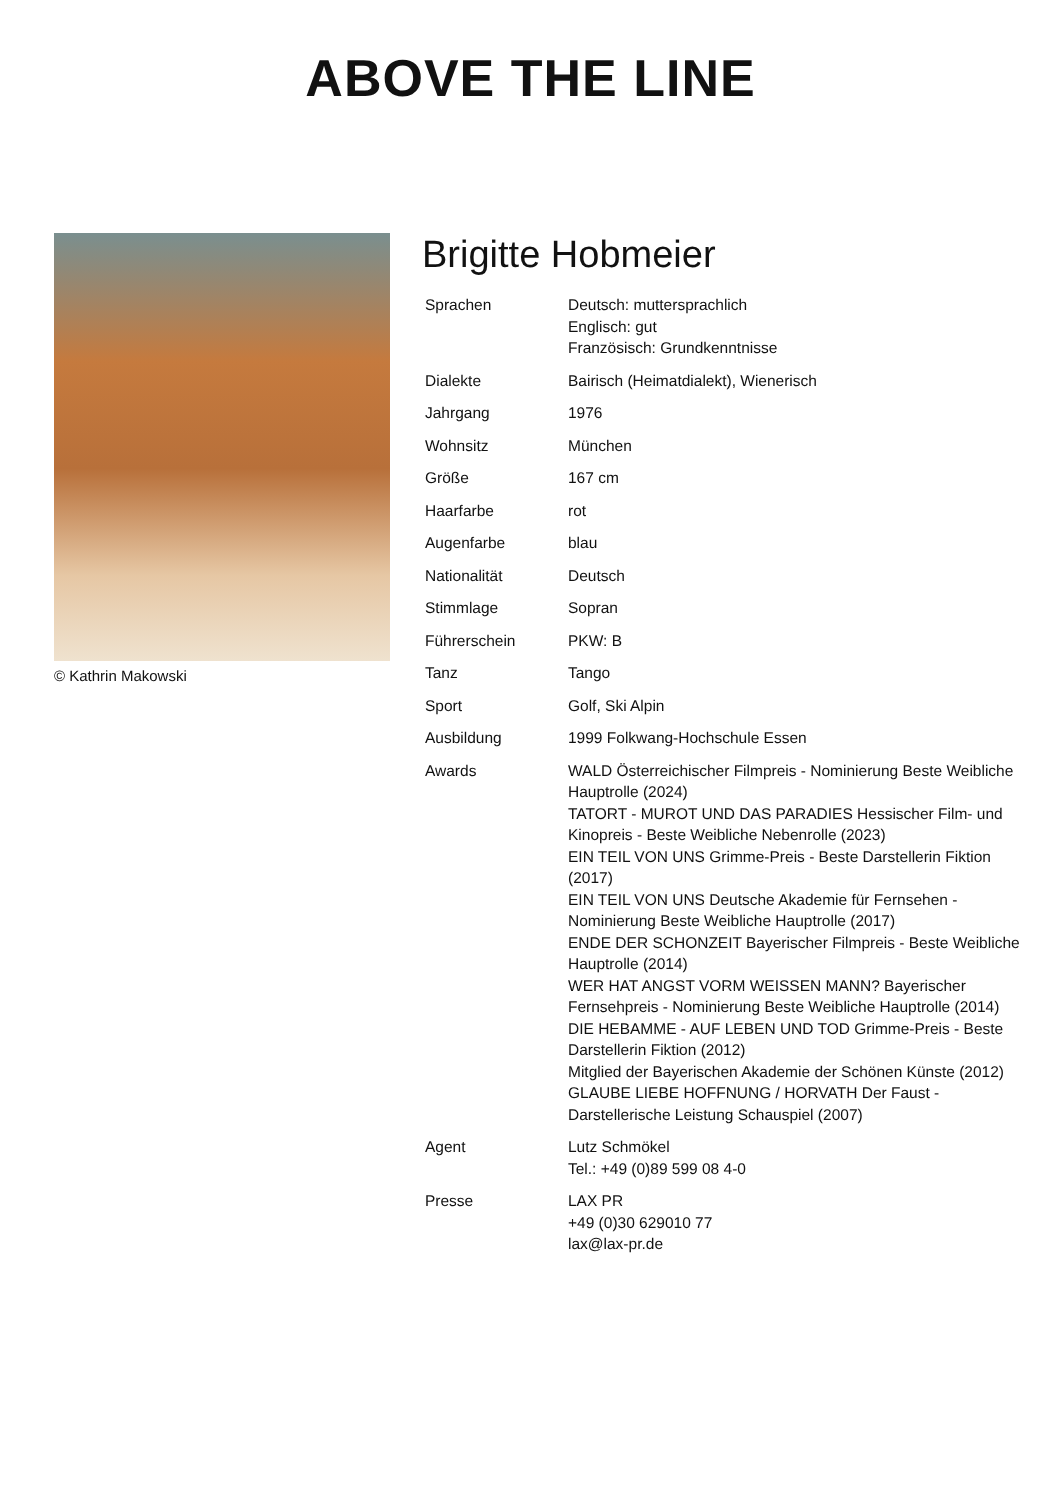ABOVE THE LINE
© Kathrin Makowski
Brigitte Hobmeier
| Sprachen | Deutsch: muttersprachlich Englisch: gut Französisch: Grundkenntnisse |
| Dialekte | Bairisch (Heimatdialekt), Wienerisch |
| Jahrgang | 1976 |
| Wohnsitz | München |
| Größe | 167 cm |
| Haarfarbe | rot |
| Augenfarbe | blau |
| Nationalität | Deutsch |
| Stimmlage | Sopran |
| Führerschein | PKW: B |
| Tanz | Tango |
| Sport | Golf, Ski Alpin |
| Ausbildung | 1999 Folkwang-Hochschule Essen |
| Awards | WALD Österreichischer Filmpreis - Nominierung Beste Weibliche Hauptrolle (2024) TATORT - MUROT UND DAS PARADIES Hessischer Film- und Kinopreis - Beste Weibliche Nebenrolle (2023) EIN TEIL VON UNS Grimme-Preis - Beste Darstellerin Fiktion (2017) EIN TEIL VON UNS Deutsche Akademie für Fernsehen - Nominierung Beste Weibliche Hauptrolle (2017) ENDE DER SCHONZEIT Bayerischer Filmpreis - Beste Weibliche Hauptrolle (2014) WER HAT ANGST VORM WEISSEN MANN? Bayerischer Fernsehpreis - Nominierung Beste Weibliche Hauptrolle (2014) DIE HEBAMME - AUF LEBEN UND TOD Grimme-Preis - Beste Darstellerin Fiktion (2012) Mitglied der Bayerischen Akademie der Schönen Künste (2012) GLAUBE LIEBE HOFFNUNG / HORVATH Der Faust - Darstellerische Leistung Schauspiel (2007) |
| Agent | Lutz Schmökel Tel.: +49 (0)89 599 08 4-0 |
| Presse | LAX PR +49 (0)30 629010 77 lax@lax-pr.de |